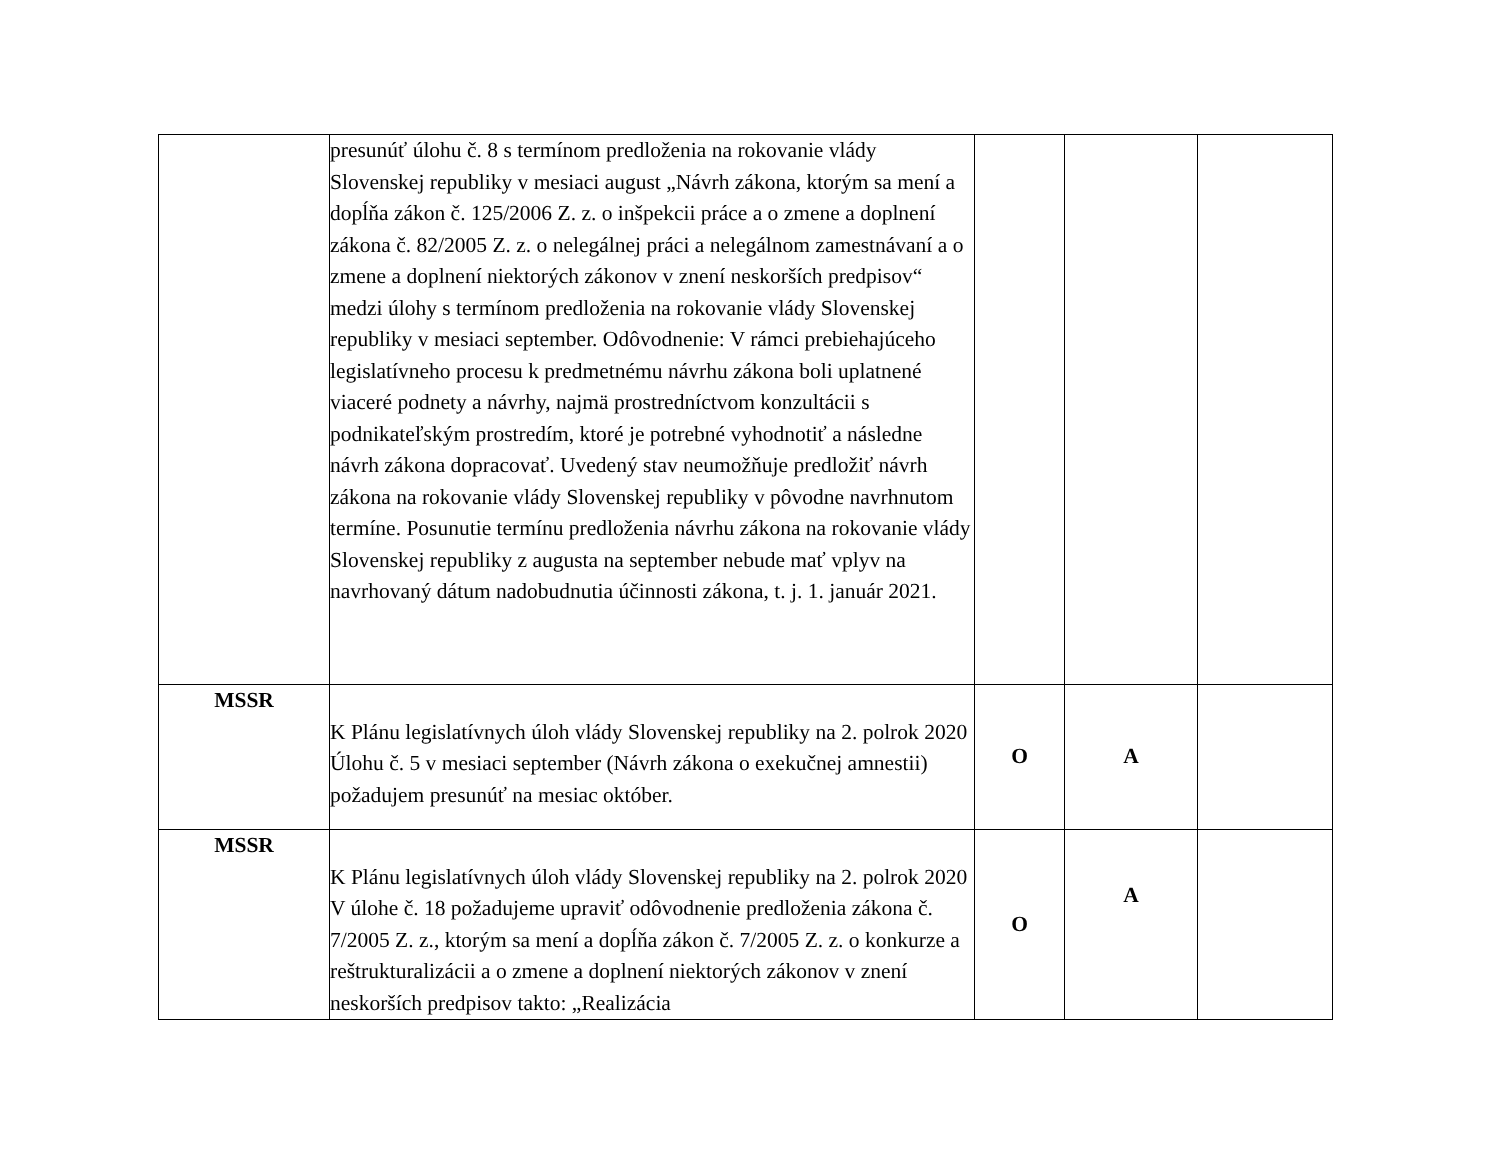| | presunúť úlohu č. 8 s termínom predloženia na rokovanie vlády Slovenskej republiky v mesiaci august „Návrh zákona, ktorým sa mení a dopĺňa zákon č. 125/2006 Z. z. o inšpekcii práce a o zmene a doplnení zákona č. 82/2005 Z. z. o nelegálnej práci a nelegálnom zamestnávaní a o zmene a doplnení niektorých zákonov v znení neskorších predpisov“ medzi úlohy s termínom predloženia na rokovanie vlády Slovenskej republiky v mesiaci september. Odôvodnenie: V rámci prebiehajúceho legislatívneho procesu k predmetnému návrhu zákona boli uplatnené viaceré podnety a návrhy, najmä prostredníctvom konzultácii s podnikateľským prostredím, ktoré je potrebné vyhodnotiť a následne návrh zákona dopracovať. Uvedený stav neumožňuje predložiť návrh zákona na rokovanie vlády Slovenskej republiky v pôvodne navrhnutom termíne. Posunutie termínu predloženia návrhu zákona na rokovanie vlády Slovenskej republiky z augusta na september nebude mať vplyv na navrhovaný dátum nadobudnutia účinnosti zákona, t. j. 1. január 2021. | | | |
| MSSR | K Plánu legislatívnych úloh vlády Slovenskej republiky na 2. polrok 2020 Úlohu č. 5 v mesiaci september (Návrh zákona o exekučnej amnestii) požadujem presunúť na mesiac október. | O | A | |
| MSSR | K Plánu legislatívnych úloh vlády Slovenskej republiky na 2. polrok 2020 V úlohe č. 18 požadujeme upraviť odôvodnenie predloženia zákona č. 7/2005 Z. z., ktorým sa mení a dopĺňa zákon č. 7/2005 Z. z. o konkurze a reštrukturalizácii a o zmene a doplnení niektorých zákonov v znení neskorších predpisov takto: „Realizácia | O | A | |